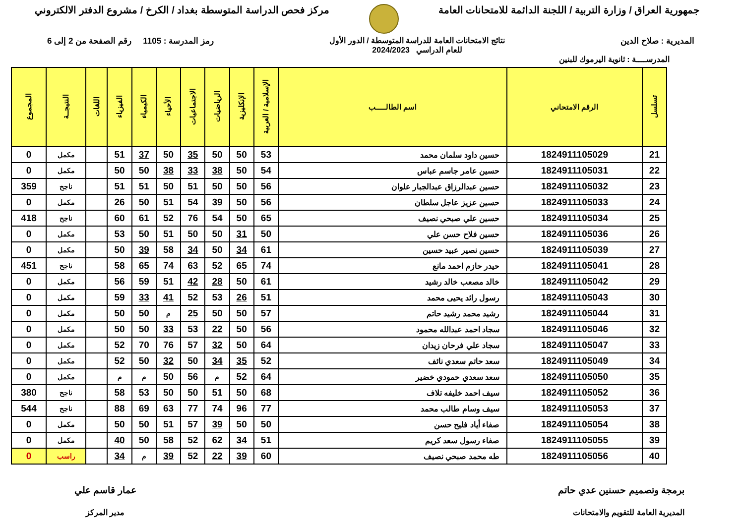جمهورية العراق / وزارة التربية / اللجنة الدائمة للامتحانات العامة
مركز فحص الدراسة المتوسطة بغداد / الكرخ / مشروع الدفتر الالكتروني
المديرية : صلاح الدين نتائج الامتحانات العامة للدراسة المتوسطة / الدور الأول
للعام الدراسي 2024/2023
رمز المدرسة : 1105 رقم الصفحة من 2 إلى 6
المدرســــة : ثانوية اليرموك للبنين
| تسلسل | الرقم الامتحاني | اسم الطالـــــب | الإسلامية / العربية | الإنكليزية | الرياضيات | الاجتماعيات | الأحياء | الكيمياء | الفيزياء | اللغات | النتيجــة | المجموع |
| --- | --- | --- | --- | --- | --- | --- | --- | --- | --- | --- | --- | --- |
| 21 | 1824911105029 | حسين داود سلمان محمد | 53 | 50 | 50 | 35 | 50 | 37 | 51 | | مكمل | 0 |
| 22 | 1824911105031 | حسين عامر جاسم عباس | 54 | 50 | 38 | 33 | 38 | 50 | 50 | | مكمل | 0 |
| 23 | 1824911105032 | حسين عبدالرزاق عبدالجبار علوان | 56 | 50 | 50 | 51 | 50 | 51 | 51 | | ناجح | 359 |
| 24 | 1824911105033 | حسين عزيز عاجل سلطان | 56 | 50 | 39 | 54 | 51 | 50 | 26 | | مكمل | 0 |
| 25 | 1824911105034 | حسين علي صبحي نصيف | 65 | 50 | 54 | 76 | 52 | 61 | 60 | | ناجح | 418 |
| 26 | 1824911105036 | حسين فلاح حسن علي | 50 | 31 | 50 | 50 | 51 | 50 | 53 | | مكمل | 0 |
| 27 | 1824911105039 | حسين نصير عبيد حسين | 61 | 34 | 50 | 34 | 58 | 39 | 50 | | مكمل | 0 |
| 28 | 1824911105041 | حيدر حازم احمد مانع | 74 | 65 | 52 | 63 | 74 | 65 | 58 | | ناجح | 451 |
| 29 | 1824911105042 | خالد مصعب خالد رشيد | 61 | 50 | 28 | 42 | 51 | 59 | 56 | | مكمل | 0 |
| 30 | 1824911105043 | رسول رائد يحيى محمد | 51 | 26 | 53 | 52 | 41 | 33 | 59 | | مكمل | 0 |
| 31 | 1824911105044 | رشيد محمد رشيد حاتم | 57 | 50 | 50 | 25 | م | 50 | 50 | | مكمل | 0 |
| 32 | 1824911105046 | سجاد احمد عبدالله محمود | 56 | 50 | 22 | 53 | 33 | 50 | 50 | | مكمل | 0 |
| 33 | 1824911105047 | سجاد علي فرحان زيدان | 64 | 50 | 32 | 57 | 76 | 70 | 52 | | مكمل | 0 |
| 34 | 1824911105049 | سعد حاتم سعدي نائف | 52 | 35 | 34 | 50 | 32 | 50 | 52 | | مكمل | 0 |
| 35 | 1824911105050 | سعد سعدي حمودي خضير | 64 | 52 | م | 56 | 50 | م | م | | مكمل | 0 |
| 36 | 1824911105052 | سيف احمد خليفه تلاف | 68 | 50 | 51 | 50 | 50 | 53 | 58 | | ناجح | 380 |
| 37 | 1824911105053 | سيف وسام طالب محمد | 77 | 96 | 74 | 77 | 63 | 69 | 88 | | ناجح | 544 |
| 38 | 1824911105054 | صفاء أياد فليح حسن | 50 | 50 | 39 | 57 | 51 | 50 | 50 | | مكمل | 0 |
| 39 | 1824911105055 | صفاء رسول سعد كريم | 51 | 34 | 62 | 52 | 58 | 50 | 40 | | مكمل | 0 |
| 40 | 1824911105056 | طه محمد صبحي نصيف | 60 | 39 | 22 | 52 | 39 | م | 34 | | راسب | 0 |
برمجة وتصميم حسنين عدي حاتم
المديرية العامة للتقويم والامتحانات
عمار قاسم علي
مدير المركز